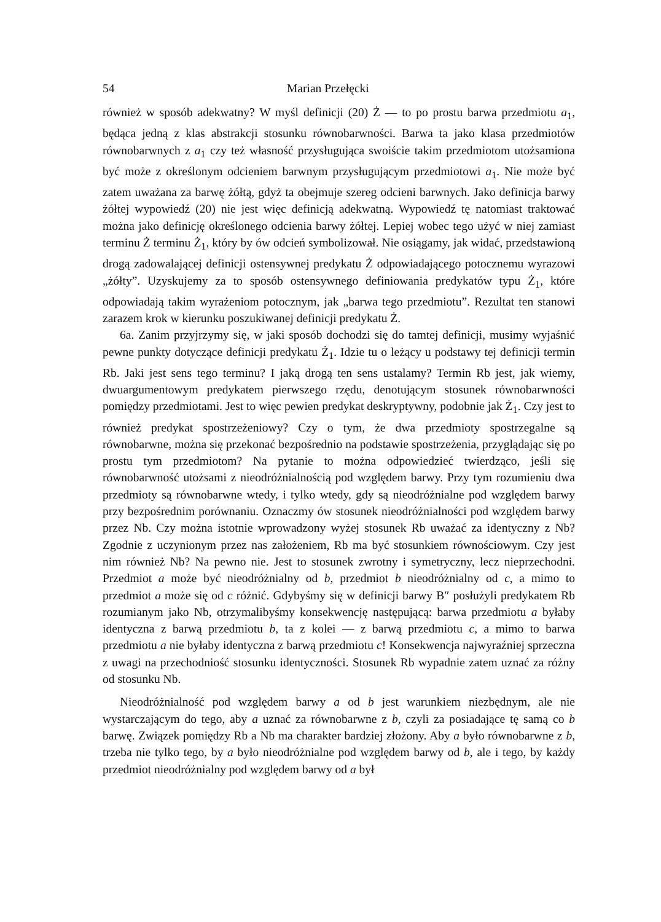54 Marian Przełęcki
również w sposób adekwatny? W myśl definicji (20) Ż — to po prostu barwa przedmiotu a<sub>1</sub>, będąca jedną z klas abstrakcji stosunku równobarwności. Barwa ta jako klasa przedmiotów równobarwnych z a<sub>1</sub> czy też własność przysługująca swoiście takim przedmiotom utożsamiona być może z określonym odcieniem barwnym przysługującym przedmiotowi a<sub>1</sub>. Nie może być zatem uważana za barwę żółtą, gdyż ta obejmuje szereg odcieni barwnych. Jako definicja barwy żółtej wypowiedź (20) nie jest więc definicją adekwatną. Wypowiedź tę natomiast traktować można jako definicję określonego odcienia barwy żółtej. Lepiej wobec tego użyć w niej zamiast terminu Ż terminu Ż<sub>1</sub>, który by ów odcień symbolizował. Nie osiągamy, jak widać, przedstawioną drogą zadowalającej definicji ostensywnej predykatu Ż odpowiadającego potocznemu wyrazowi „żółty”. Uzyskujemy za to sposób ostensywnego definiowania predykatów typu Ż<sub>1</sub>, które odpowiadają takim wyrażeniom potocznym, jak „barwa tego przedmiotu”. Rezultat ten stanowi zarazem krok w kierunku poszukiwanej definicji predykatu Ż.
6a. Zanim przyjrzymy się, w jaki sposób dochodzi się do tamtej definicji, musimy wyjaśnić pewne punkty dotyczące definicji predykatu Ż<sub>1</sub>. Idzie tu o leżący u podstawy tej definicji termin Rb. Jaki jest sens tego terminu? I jaką drogą ten sens ustalamy? Termin Rb jest, jak wiemy, dwuargumentowym predykatem pierwszego rzędu, denotującym stosunek równobarwności pomiędzy przedmiotami. Jest to więc pewien predykat deskryptywny, podobnie jak Ż<sub>1</sub>. Czy jest to również predykat spostrzeżeniowy? Czy o tym, że dwa przedmioty spostrzegalne są równobarwne, można się przekonać bezpośrednio na podstawie spostrzeżenia, przyglądając się po prostu tym przedmiotom? Na pytanie to można odpowiedzieć twierdząco, jeśli się równobarwność utożsami z nieodróżnialnością pod względem barwy. Przy tym rozumieniu dwa przedmioty są równobarwne wtedy, i tylko wtedy, gdy są nieodróżnialne pod względem barwy przy bezpośrednim porównaniu. Oznaczmy ów stosunek nieodróżnialności pod względem barwy przez Nb. Czy można istotnie wprowadzony wyżej stosunek Rb uważać za identyczny z Nb? Zgodnie z uczynionym przez nas założeniem, Rb ma być stosunkiem równościowym. Czy jest nim również Nb? Na pewno nie. Jest to stosunek zwrotny i symetryczny, lecz nieprzechodni. Przedmiot a może być nieodróżnialny od b, przedmiot b nieodróżnialny od c, a mimo to przedmiot a może się od c różnić. Gdybyśmy się w definicji barwy B″ posłużyli predykatem Rb rozumianym jako Nb, otrzymalibyśmy konsekwencję następującą: barwa przedmiotu a byłaby identyczna z barwą przedmiotu b, ta z kolei — z barwą przedmiotu c, a mimo to barwa przedmiotu a nie byłaby identyczna z barwą przedmiotu c! Konsekwencja najwyraźniej sprzeczna z uwagi na przechodniość stosunku identyczności. Stosunek Rb wypadnie zatem uznać za różny od stosunku Nb.
Nieodróżnialność pod względem barwy a od b jest warunkiem niezbędnym, ale nie wystarczającym do tego, aby a uznać za równobarwne z b, czyli za posiadające tę samą co b barwę. Związek pomiędzy Rb a Nb ma charakter bardziej złożony. Aby a było równobarwne z b, trzeba nie tylko tego, by a było nieodróżnialne pod względem barwy od b, ale i tego, by każdy przedmiot nieodróżnialny pod względem barwy od a był